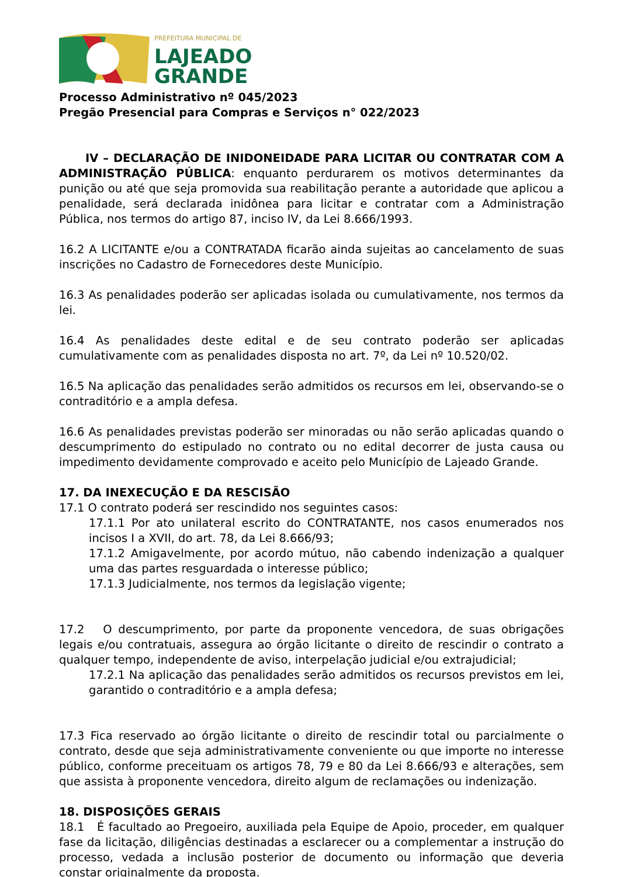PREFEITURA MUNICIPAL DE
LAJEADO
GRANDE
Processo Administrativo nº 045/2023
Pregão Presencial para Compras e Serviços n° 022/2023
IV – DECLARAÇÃO DE INIDONEIDADE PARA LICITAR OU CONTRATAR COM A ADMINISTRAÇÃO PÚBLICA: enquanto perdurarem os motivos determinantes da punição ou até que seja promovida sua reabilitação perante a autoridade que aplicou a penalidade, será declarada inidônea para licitar e contratar com a Administração Pública, nos termos do artigo 87, inciso IV, da Lei 8.666/1993.
16.2 A LICITANTE e/ou a CONTRATADA ficarão ainda sujeitas ao cancelamento de suas inscrições no Cadastro de Fornecedores deste Município.
16.3 As penalidades poderão ser aplicadas isolada ou cumulativamente, nos termos da lei.
16.4 As penalidades deste edital e de seu contrato poderão ser aplicadas cumulativamente com as penalidades disposta no art. 7º, da Lei nº 10.520/02.
16.5 Na aplicação das penalidades serão admitidos os recursos em lei, observando-se o contraditório e a ampla defesa.
16.6 As penalidades previstas poderão ser minoradas ou não serão aplicadas quando o descumprimento do estipulado no contrato ou no edital decorrer de justa causa ou impedimento devidamente comprovado e aceito pelo Município de Lajeado Grande.
17. DA INEXECUÇÃO E DA RESCISÃO
17.1 O contrato poderá ser rescindido nos seguintes casos:
17.1.1 Por ato unilateral escrito do CONTRATANTE, nos casos enumerados nos incisos I a XVII, do art. 78, da Lei 8.666/93;
17.1.2 Amigavelmente, por acordo mútuo, não cabendo indenização a qualquer uma das partes resguardada o interesse público;
17.1.3 Judicialmente, nos termos da legislação vigente;
17.2 O descumprimento, por parte da proponente vencedora, de suas obrigações legais e/ou contratuais, assegura ao órgão licitante o direito de rescindir o contrato a qualquer tempo, independente de aviso, interpelação judicial e/ou extrajudicial;
17.2.1 Na aplicação das penalidades serão admitidos os recursos previstos em lei, garantido o contraditório e a ampla defesa;
17.3 Fica reservado ao órgão licitante o direito de rescindir total ou parcialmente o contrato, desde que seja administrativamente conveniente ou que importe no interesse público, conforme preceituam os artigos 78, 79 e 80 da Lei 8.666/93 e alterações, sem que assista à proponente vencedora, direito algum de reclamações ou indenização.
18. DISPOSIÇÕES GERAIS
18.1 É facultado ao Pregoeiro, auxiliada pela Equipe de Apoio, proceder, em qualquer fase da licitação, diligências destinadas a esclarecer ou a complementar a instrução do processo, vedada a inclusão posterior de documento ou informação que deveria constar originalmente da proposta.